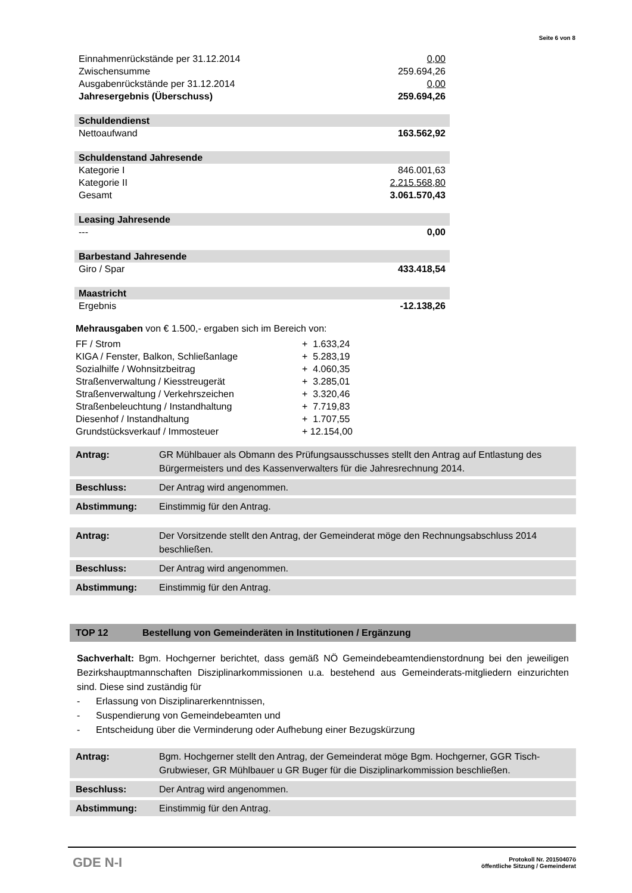Seite 6 von 8
| Einnahmenrückstände per 31.12.2014 | 0,00 |
| Zwischensumme | 259.694,26 |
| Ausgabenrückstände per 31.12.2014 | 0,00 |
| Jahresergebnis (Überschuss) | 259.694,26 |
| Schuldendienst | |
| Nettoaufwand | 163.562,92 |
| Schuldenstand Jahresende | |
| Kategorie I | 846.001,63 |
| Kategorie II | 2.215.568,80 |
| Gesamt | 3.061.570,43 |
| Leasing Jahresende | |
| --- | 0,00 |
| Barbestand Jahresende | |
| Giro / Spar | 433.418,54 |
| Maastricht | |
| Ergebnis | -12.138,26 |
Mehrausgaben von € 1.500,- ergaben sich im Bereich von:
| FF / Strom | + 1.633,24 |
| KIGA / Fenster, Balkon, Schließanlage | + 5.283,19 |
| Sozialhilfe / Wohnsitzbeitrag | + 4.060,35 |
| Straßenverwaltung / Kiesstreugerät | + 3.285,01 |
| Straßenverwaltung / Verkehrszeichen | + 3.320,46 |
| Straßenbeleuchtung / Instandhaltung | + 7.719,83 |
| Diesenhof / Instandhaltung | + 1.707,55 |
| Grundstücksverkauf / Immosteuer | + 12.154,00 |
| Antrag: | GR Mühlbauer als Obmann des Prüfungsausschusses stellt den Antrag auf Entlastung des Bürgermeisters und des Kassenverwalters für die Jahresrechnung 2014. |
| Beschluss: | Der Antrag wird angenommen. |
| Abstimmung: | Einstimmig für den Antrag. |
| Antrag: | Der Vorsitzende stellt den Antrag, der Gemeinderat möge den Rechnungsabschluss 2014 beschließen. |
| Beschluss: | Der Antrag wird angenommen. |
| Abstimmung: | Einstimmig für den Antrag. |
TOP 12 Bestellung von Gemeinderäten in Institutionen / Ergänzung
Sachverhalt: Bgm. Hochgerner berichtet, dass gemäß NÖ Gemeindebeamtendienstordnung bei den jeweiligen Bezirkshauptmannschaften Disziplinarkommissionen u.a. bestehend aus Gemeinderats-mitgliedern einzurichten sind. Diese sind zuständig für
- Erlassung von Disziplinarerkenntnissen,
- Suspendierung von Gemeindebeamten und
- Entscheidung über die Verminderung oder Aufhebung einer Bezugskürzung
| Antrag: | Bgm. Hochgerner stellt den Antrag, der Gemeinderat möge Bgm. Hochgerner, GGR Tisch-Grubwieser, GR Mühlbauer u GR Buger für die Disziplinarkommission beschließen. |
| Beschluss: | Der Antrag wird angenommen. |
| Abstimmung: | Einstimmig für den Antrag. |
GDE N-I
Protokoll Nr. 20150407ö
öffentliche Sitzung / Gemeinderat